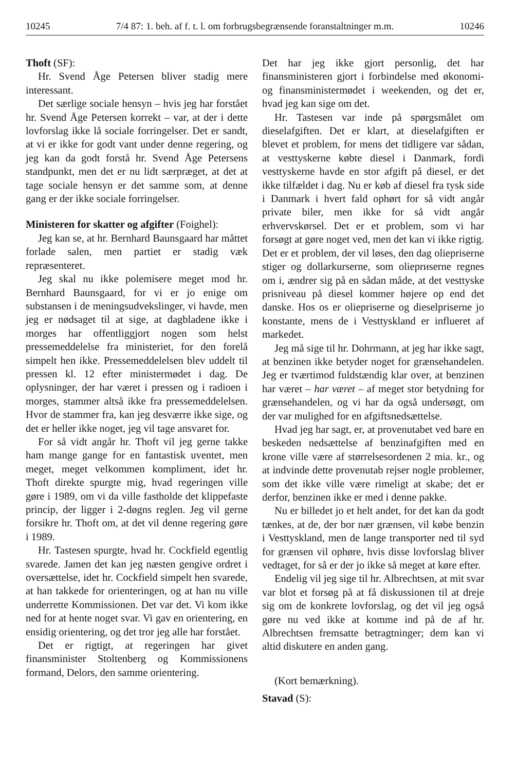10245 7/4 87: 1. beh. af f. t. l. om forbrugsbegrænsende foranstaltninger m.m. 10246
Thoft (SF):
Hr. Svend Åge Petersen bliver stadig mere interessant.
Det særlige sociale hensyn – hvis jeg har forstået hr. Svend Åge Petersen korrekt – var, at der i dette lovforslag ikke lå sociale forringelser. Det er sandt, at vi er ikke for godt vant under denne regering, og jeg kan da godt forstå hr. Svend Åge Petersens standpunkt, men det er nu lidt særpræget, at det at tage sociale hensyn er det samme som, at denne gang er der ikke sociale forringelser.
Ministeren for skatter og afgifter (Foighel):
Jeg kan se, at hr. Bernhard Baunsgaard har måttet forlade salen, men partiet er stadig væk repræsenteret.
Jeg skal nu ikke polemisere meget mod hr. Bernhard Baunsgaard, for vi er jo enige om substansen i de meningsudvekslinger, vi havde, men jeg er nødsaget til at sige, at dagbladene ikke i morges har offentliggjort nogen som helst pressemeddelelse fra ministeriet, for den forelå simpelt hen ikke. Pressemeddelelsen blev uddelt til pressen kl. 12 efter ministermødet i dag. De oplysninger, der har været i pressen og i radioen i morges, stammer altså ikke fra pressemeddelelsen. Hvor de stammer fra, kan jeg desværre ikke sige, og det er heller ikke noget, jeg vil tage ansvaret for.
For så vidt angår hr. Thoft vil jeg gerne takke ham mange gange for en fantastisk uventet, men meget, meget velkommen kompliment, idet hr. Thoft direkte spurgte mig, hvad regeringen ville gøre i 1989, om vi da ville fastholde det klippefaste princip, der ligger i 2-døgns reglen. Jeg vil gerne forsikre hr. Thoft om, at det vil denne regering gøre i 1989.
Hr. Tastesen spurgte, hvad hr. Cockfield egentlig svarede. Jamen det kan jeg næsten gengive ordret i oversættelse, idet hr. Cockfield simpelt hen svarede, at han takkede for orienteringen, og at han nu ville underrette Kommissionen. Det var det. Vi kom ikke ned for at hente noget svar. Vi gav en orientering, en ensidig orientering, og det tror jeg alle har forstået.
Det er rigtigt, at regeringen har givet finansminister Stoltenberg og Kommissionens formand, Delors, den samme orientering.
Det har jeg ikke gjort personlig, det har finansministeren gjort i forbindelse med økonomi- og finansministermødet i weekenden, og det er, hvad jeg kan sige om det.
Hr. Tastesen var inde på spørgsmålet om dieselafgiften. Det er klart, at dieselafgiften er blevet et problem, for mens det tidligere var sådan, at vesttyskerne købte diesel i Danmark, fordi vesttyskerne havde en stor afgift på diesel, er det ikke tilfældet i dag. Nu er køb af diesel fra tysk side i Danmark i hvert fald ophørt for så vidt angår private biler, men ikke for så vidt angår erhvervskørsel. Det er et problem, som vi har forsøgt at gøre noget ved, men det kan vi ikke rigtig. Det er et problem, der vil løses, den dag oliepriserne stiger og dollarkurserne, som olieprиserne regnes om i, ændrer sig på en sådan måde, at det vesttyske prisniveau på diesel kommer højere op end det danske. Hos os er oliepriserne og dieselpriserne jo konstante, mens de i Vesttyskland er influeret af markedet.
Jeg må sige til hr. Dohrmann, at jeg har ikke sagt, at benzinen ikke betyder noget for grænsehandelen. Jeg er tværtimod fuldstændig klar over, at benzinen har været – har været – af meget stor betydning for grænsehandelen, og vi har da også undersøgt, om der var mulighed for en afgiftsnedsættelse.
Hvad jeg har sagt, er, at provenutabet ved bare en beskeden nedsættelse af benzinafgiften med en krone ville være af størrelsesordenen 2 mia. kr., og at indvinde dette provenutab rejser nogle problemer, som det ikke ville være rimeligt at skabe; det er derfor, benzinen ikke er med i denne pakke.
Nu er billedet jo et helt andet, for det kan da godt tænkes, at de, der bor nær grænsen, vil købe benzin i Vesttyskland, men de lange transporter ned til syd for grænsen vil ophøre, hvis disse lovforslag bliver vedtaget, for så er der jo ikke så meget at køre efter.
Endelig vil jeg sige til hr. Albrechtsen, at mit svar var blot et forsøg på at få diskussionen til at dreje sig om de konkrete lovforslag, og det vil jeg også gøre nu ved ikke at komme ind på de af hr. Albrechtsen fremsatte betragtninger; dem kan vi altid diskutere en anden gang.
(Kort bemærkning).
Stavad (S):